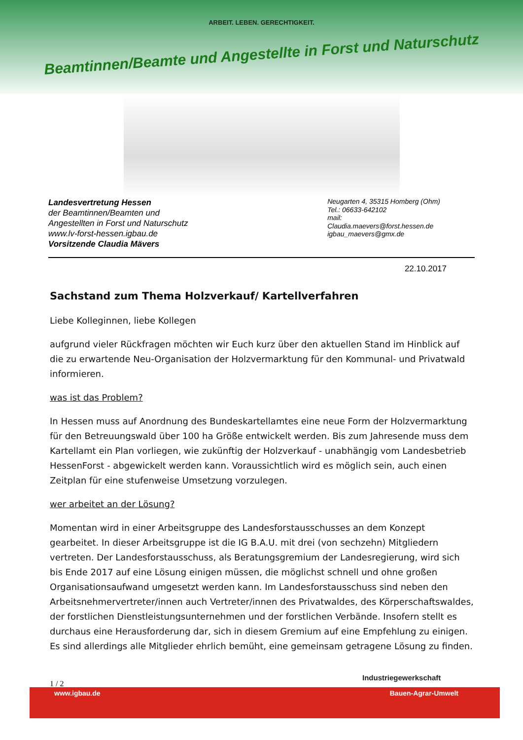ARBEIT. LEBEN. GERECHTIGKEIT.
Beamtinnen/Beamte und Angestellte in Forst und Naturschutz
Landesvertretung Hessen
der Beamtinnen/Beamten und
Angestellten in Forst und Naturschutz
www.lv-forst-hessen.igbau.de
Vorsitzende Claudia Mävers
Neugarten 4, 35315 Homberg (Ohm)
Tel.: 06633-642102
mail:
Claudia.maevers@forst.hessen.de
igbau_maevers@gmx.de
22.10.2017
Sachstand zum Thema Holzverkauf/ Kartellverfahren
Liebe Kolleginnen, liebe Kollegen
aufgrund vieler Rückfragen möchten wir Euch kurz über den aktuellen Stand im Hinblick auf die zu erwartende Neu-Organisation der Holzvermarktung für den Kommunal- und Privatwald informieren.
was ist das Problem?
In Hessen muss auf Anordnung des Bundeskartellamtes eine neue Form der Holzvermarktung für den Betreuungswald über 100 ha Größe entwickelt werden. Bis zum Jahresende muss dem Kartellamt ein Plan vorliegen, wie zukünftig der Holzverkauf - unabhängig vom Landesbetrieb HessenForst - abgewickelt werden kann. Voraussichtlich wird es möglich sein, auch einen Zeitplan für eine stufenweise Umsetzung vorzulegen.
wer arbeitet an der Lösung?
Momentan wird in einer Arbeitsgruppe des Landesforstausschusses an dem Konzept gearbeitet. In dieser Arbeitsgruppe ist die IG B.A.U. mit drei (von sechzehn) Mitgliedern vertreten. Der Landesforstausschuss, als Beratungsgremium der Landesregierung, wird sich bis Ende 2017 auf eine Lösung einigen müssen, die möglichst schnell und ohne großen Organisationsaufwand umgesetzt werden kann. Im Landesforstausschuss sind neben den Arbeitsnehmervertreter/innen auch Vertreter/innen des Privatwaldes, des Körperschaftswaldes, der forstlichen Dienstleistungsunternehmen und der forstlichen Verbände. Insofern stellt es durchaus eine Herausforderung dar, sich in diesem Gremium auf eine Empfehlung zu einigen. Es sind allerdings alle Mitglieder ehrlich bemüht, eine gemeinsam getragene Lösung zu finden.
1 / 2
Industriegewerkschaft
www.igbau.de Bauen-Agrar-Umwelt